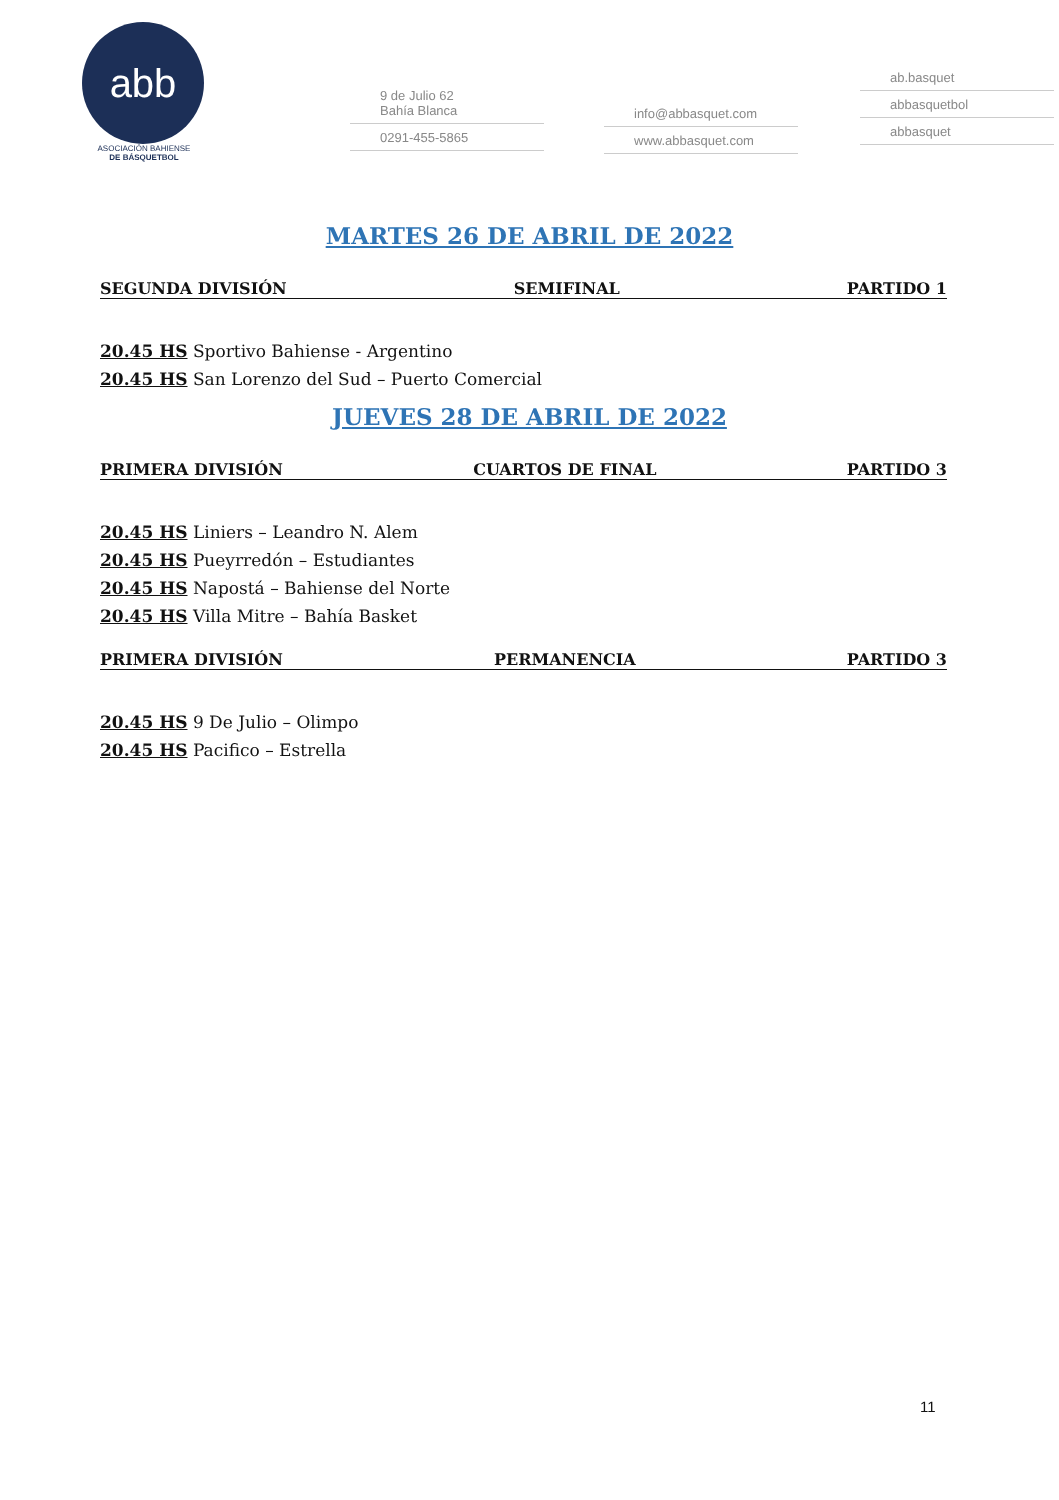abb
ASOCIACIÓN BAHIENSE
DE BÁSQUETBOL
9 de Julio 62
Bahía Blanca
0291-455-5865
info@abbasquet.com
www.abbasquet.com
ab.basquet
abbasquetbol
abbasquet
MARTES 26 DE ABRIL DE 2022
SEGUNDA DIVISIÓN SEMIFINAL PARTIDO 1
20.45 HS Sportivo Bahiense - Argentino
20.45 HS San Lorenzo del Sud – Puerto Comercial
JUEVES 28 DE ABRIL DE 2022
PRIMERA DIVISIÓN CUARTOS DE FINAL PARTIDO 3
20.45 HS Liniers – Leandro N. Alem
20.45 HS Pueyrredón – Estudiantes
20.45 HS Napostá – Bahiense del Norte
20.45 HS Villa Mitre – Bahía Basket
PRIMERA DIVISIÓN PERMANENCIA PARTIDO 3
20.45 HS 9 De Julio – Olimpo
20.45 HS Pacifico – Estrella
11